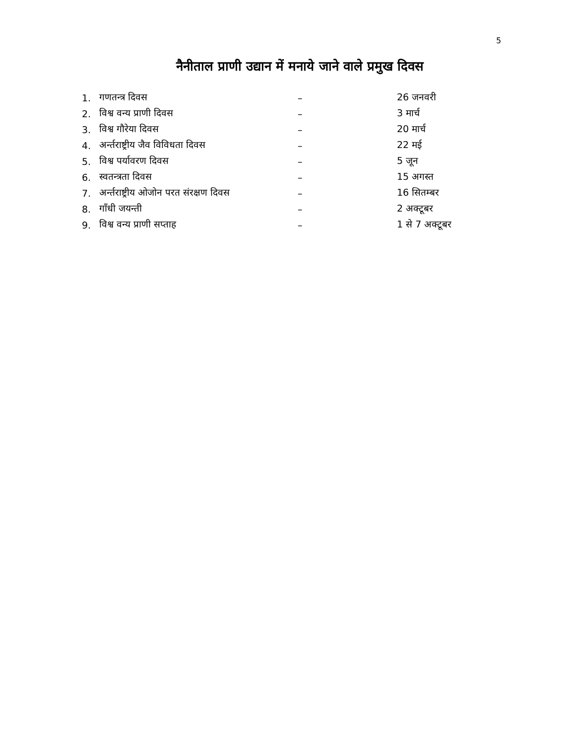5
नैनीताल प्राणी उद्यान में मनाये जाने वाले प्रमुख दिवस
| 1. | गणतन्त्र दिवस | – | 26 जनवरी |
| 2. | विश्व वन्य प्राणी दिवस | – | 3 मार्च |
| 3. | विश्व गौरेया दिवस | – | 20 मार्च |
| 4. | अर्न्तराष्ट्रीय जैव विविधता दिवस | – | 22 मई |
| 5. | विश्व पर्यावरण दिवस | – | 5 जून |
| 6. | स्वतन्त्रता दिवस | – | 15 अगस्त |
| 7. | अर्न्तराष्ट्रीय ओजोन परत संरक्षण दिवस | – | 16 सितम्बर |
| 8. | गाँधी जयन्ती | – | 2 अक्टूबर |
| 9. | विश्व वन्य प्राणी सप्ताह | – | 1 से 7 अक्टूबर |